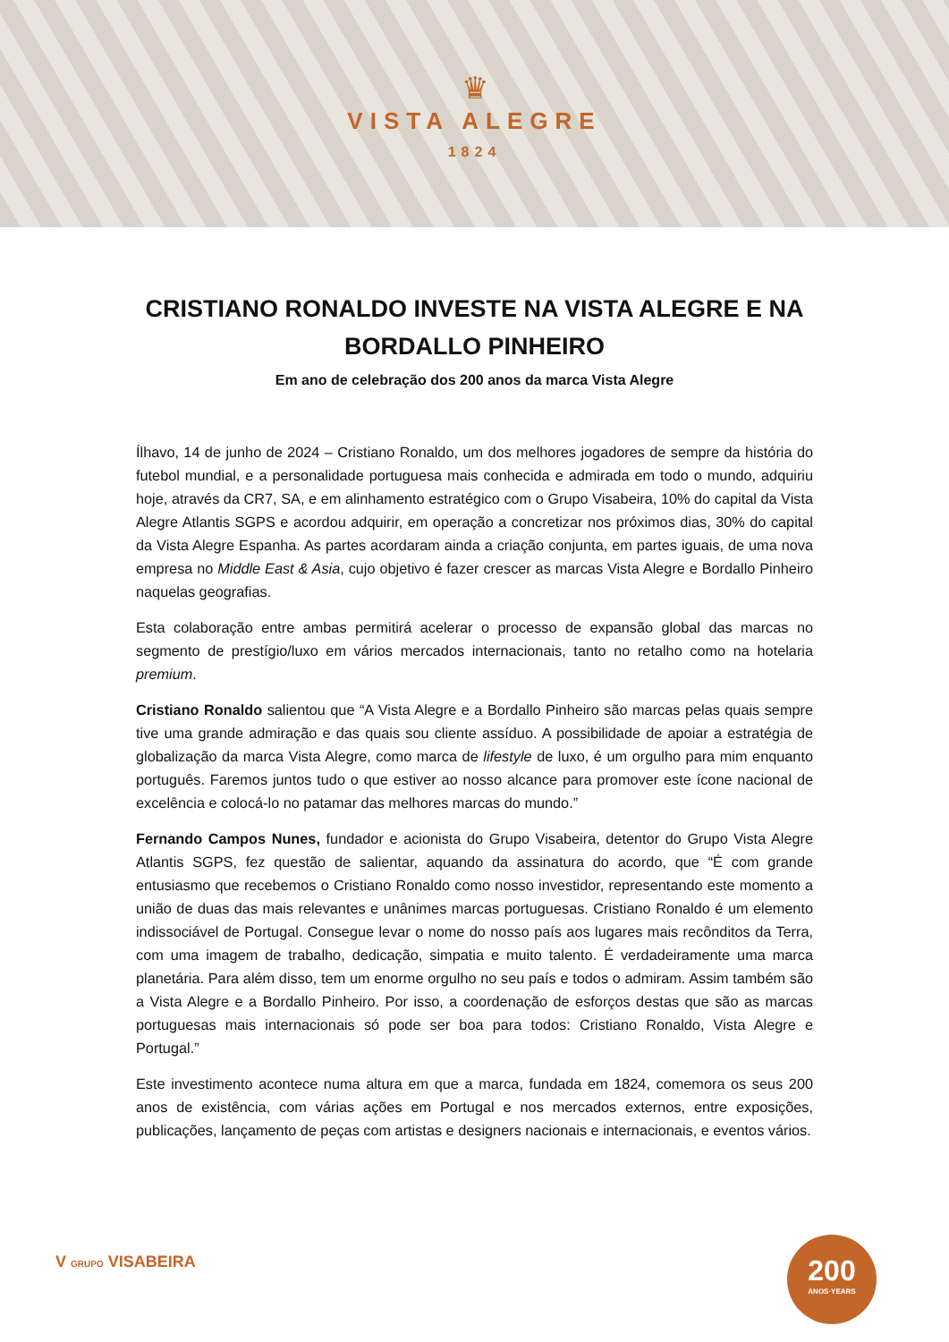♛
VISTA ALEGRE
1824
CRISTIANO RONALDO INVESTE NA VISTA ALEGRE E NA BORDALLO PINHEIRO
Em ano de celebração dos 200 anos da marca Vista Alegre
Ílhavo, 14 de junho de 2024 – Cristiano Ronaldo, um dos melhores jogadores de sempre da história do futebol mundial, e a personalidade portuguesa mais conhecida e admirada em todo o mundo, adquiriu hoje, através da CR7, SA, e em alinhamento estratégico com o Grupo Visabeira, 10% do capital da Vista Alegre Atlantis SGPS e acordou adquirir, em operação a concretizar nos próximos dias, 30% do capital da Vista Alegre Espanha. As partes acordaram ainda a criação conjunta, em partes iguais, de uma nova empresa no Middle East & Asia, cujo objetivo é fazer crescer as marcas Vista Alegre e Bordallo Pinheiro naquelas geografias.
Esta colaboração entre ambas permitirá acelerar o processo de expansão global das marcas no segmento de prestígio/luxo em vários mercados internacionais, tanto no retalho como na hotelaria premium.
Cristiano Ronaldo salientou que “A Vista Alegre e a Bordallo Pinheiro são marcas pelas quais sempre tive uma grande admiração e das quais sou cliente assíduo. A possibilidade de apoiar a estratégia de globalização da marca Vista Alegre, como marca de lifestyle de luxo, é um orgulho para mim enquanto português. Faremos juntos tudo o que estiver ao nosso alcance para promover este ícone nacional de excelência e colocá-lo no patamar das melhores marcas do mundo.”
Fernando Campos Nunes, fundador e acionista do Grupo Visabeira, detentor do Grupo Vista Alegre Atlantis SGPS, fez questão de salientar, aquando da assinatura do acordo, que “É com grande entusiasmo que recebemos o Cristiano Ronaldo como nosso investidor, representando este momento a união de duas das mais relevantes e unânimes marcas portuguesas. Cristiano Ronaldo é um elemento indissociável de Portugal. Consegue levar o nome do nosso país aos lugares mais recônditos da Terra, com uma imagem de trabalho, dedicação, simpatia e muito talento. É verdadeiramente uma marca planetária. Para além disso, tem um enorme orgulho no seu país e todos o admiram. Assim também são a Vista Alegre e a Bordallo Pinheiro. Por isso, a coordenação de esforços destas que são as marcas portuguesas mais internacionais só pode ser boa para todos: Cristiano Ronaldo, Vista Alegre e Portugal.”
Este investimento acontece numa altura em que a marca, fundada em 1824, comemora os seus 200 anos de existência, com várias ações em Portugal e nos mercados externos, entre exposições, publicações, lançamento de peças com artistas e designers nacionais e internacionais, e eventos vários.
V GRUPO VISABEIRA
200
ANOS·YEARS